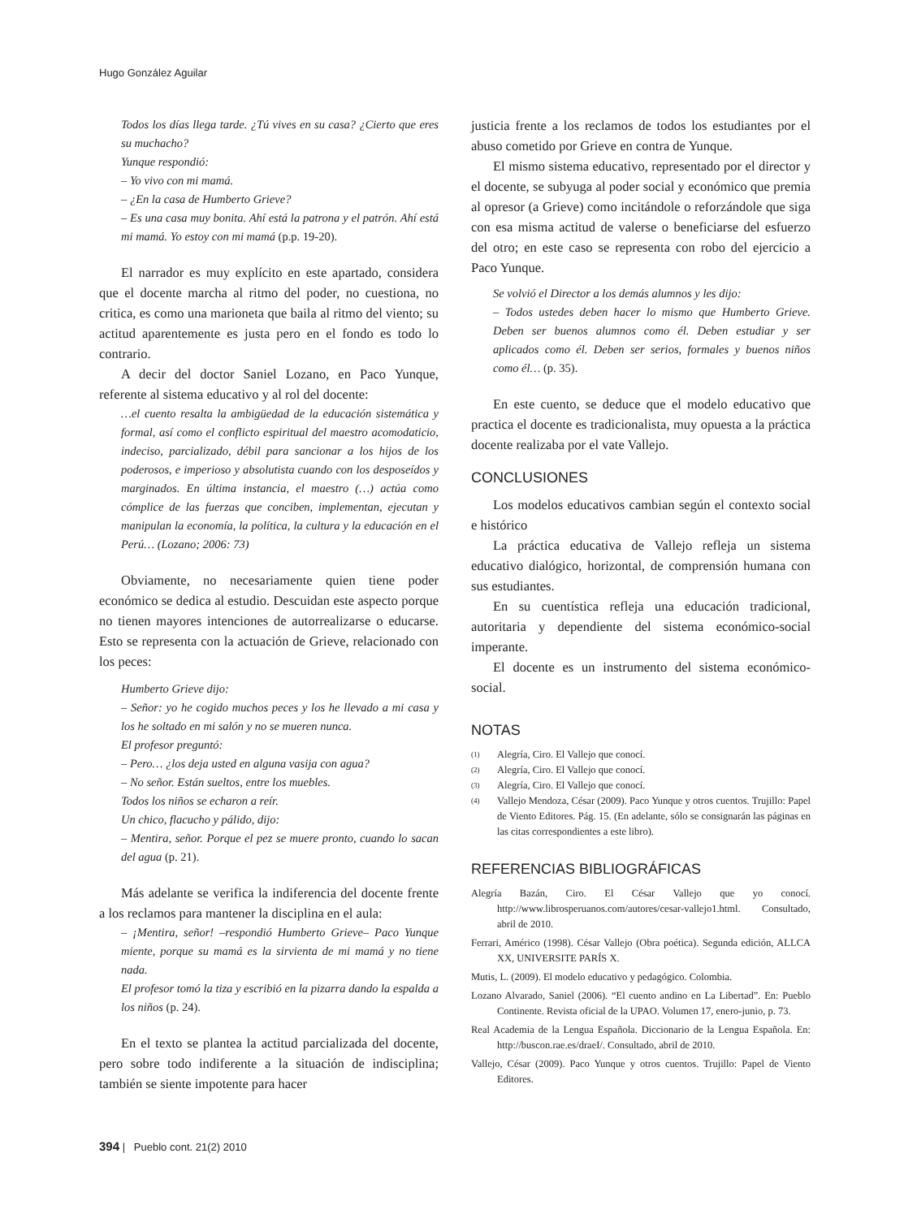Hugo González Aguilar
Todos los días llega tarde. ¿Tú vives en su casa? ¿Cierto que eres su muchacho?
Yunque respondió:
– Yo vivo con mi mamá.
– ¿En la casa de Humberto Grieve?
– Es una casa muy bonita. Ahí está la patrona y el patrón. Ahí está mi mamá. Yo estoy con mi mamá (p.p. 19-20).
El narrador es muy explícito en este apartado, considera que el docente marcha al ritmo del poder, no cuestiona, no critica, es como una marioneta que baila al ritmo del viento; su actitud aparentemente es justa pero en el fondo es todo lo contrario.
A decir del doctor Saniel Lozano, en Paco Yunque, referente al sistema educativo y al rol del docente:
…el cuento resalta la ambigüedad de la educación sistemática y formal, así como el conflicto espiritual del maestro acomodaticio, indeciso, parcializado, débil para sancionar a los hijos de los poderosos, e imperioso y absolutista cuando con los desposeídos y marginados. En última instancia, el maestro (…) actúa como cómplice de las fuerzas que conciben, implementan, ejecutan y manipulan la economía, la política, la cultura y la educación en el Perú… (Lozano; 2006: 73)
Obviamente, no necesariamente quien tiene poder económico se dedica al estudio. Descuidan este aspecto porque no tienen mayores intenciones de autorrealizarse o educarse. Esto se representa con la actuación de Grieve, relacionado con los peces:
Humberto Grieve dijo:
– Señor: yo he cogido muchos peces y los he llevado a mi casa y los he soltado en mi salón y no se mueren nunca.
El profesor preguntó:
– Pero… ¿los deja usted en alguna vasija con agua?
– No señor. Están sueltos, entre los muebles.
Todos los niños se echaron a reír.
Un chico, flacucho y pálido, dijo:
– Mentira, señor. Porque el pez se muere pronto, cuando lo sacan del agua (p. 21).
Más adelante se verifica la indiferencia del docente frente a los reclamos para mantener la disciplina en el aula:
– ¡Mentira, señor! –respondió Humberto Grieve– Paco Yunque miente, porque su mamá es la sirvienta de mi mamá y no tiene nada.
El profesor tomó la tiza y escribió en la pizarra dando la espalda a los niños (p. 24).
En el texto se plantea la actitud parcializada del docente, pero sobre todo indiferente a la situación de indisciplina; también se siente impotente para hacer
justicia frente a los reclamos de todos los estudiantes por el abuso cometido por Grieve en contra de Yunque.
El mismo sistema educativo, representado por el director y el docente, se subyuga al poder social y económico que premia al opresor (a Grieve) como incitándole o reforzándole que siga con esa misma actitud de valerse o beneficiarse del esfuerzo del otro; en este caso se representa con robo del ejercicio a Paco Yunque.
Se volvió el Director a los demás alumnos y les dijo:
– Todos ustedes deben hacer lo mismo que Humberto Grieve. Deben ser buenos alumnos como él. Deben estudiar y ser aplicados como él. Deben ser serios, formales y buenos niños como él… (p. 35).
En este cuento, se deduce que el modelo educativo que practica el docente es tradicionalista, muy opuesta a la práctica docente realizaba por el vate Vallejo.
CONCLUSIONES
Los modelos educativos cambian según el contexto social e histórico
La práctica educativa de Vallejo refleja un sistema educativo dialógico, horizontal, de comprensión humana con sus estudiantes.
En su cuentística refleja una educación tradicional, autoritaria y dependiente del sistema económico-social imperante.
El docente es un instrumento del sistema económico-social.
NOTAS
(1)
Alegría, Ciro. El Vallejo que conocí.
(2)
Alegría, Ciro. El Vallejo que conocí.
(3)
Alegría, Ciro. El Vallejo que conocí.
(4)
Vallejo Mendoza, César (2009). Paco Yunque y otros cuentos. Trujillo: Papel de Viento Editores. Pág. 15. (En adelante, sólo se consignarán las páginas en las citas correspondientes a este libro).
REFERENCIAS BIBLIOGRÁFICAS
Alegría Bazán, Ciro. El César Vallejo que yo conocí. http://www.librosperuanos.com/autores/cesar-vallejo1.html. Consultado, abril de 2010.
Ferrari, Américo (1998). César Vallejo (Obra poética). Segunda edición, ALLCA XX, UNIVERSITE PARÍS X.
Mutis, L. (2009). El modelo educativo y pedagógico. Colombia.
Lozano Alvarado, Saniel (2006). “El cuento andino en La Libertad”. En: Pueblo Continente. Revista oficial de la UPAO. Volumen 17, enero-junio, p. 73.
Real Academia de la Lengua Española. Diccionario de la Lengua Española. En: http://buscon.rae.es/draeI/. Consultado, abril de 2010.
Vallejo, César (2009). Paco Yunque y otros cuentos. Trujillo: Papel de Viento Editores.
394 | Pueblo cont. 21(2) 2010